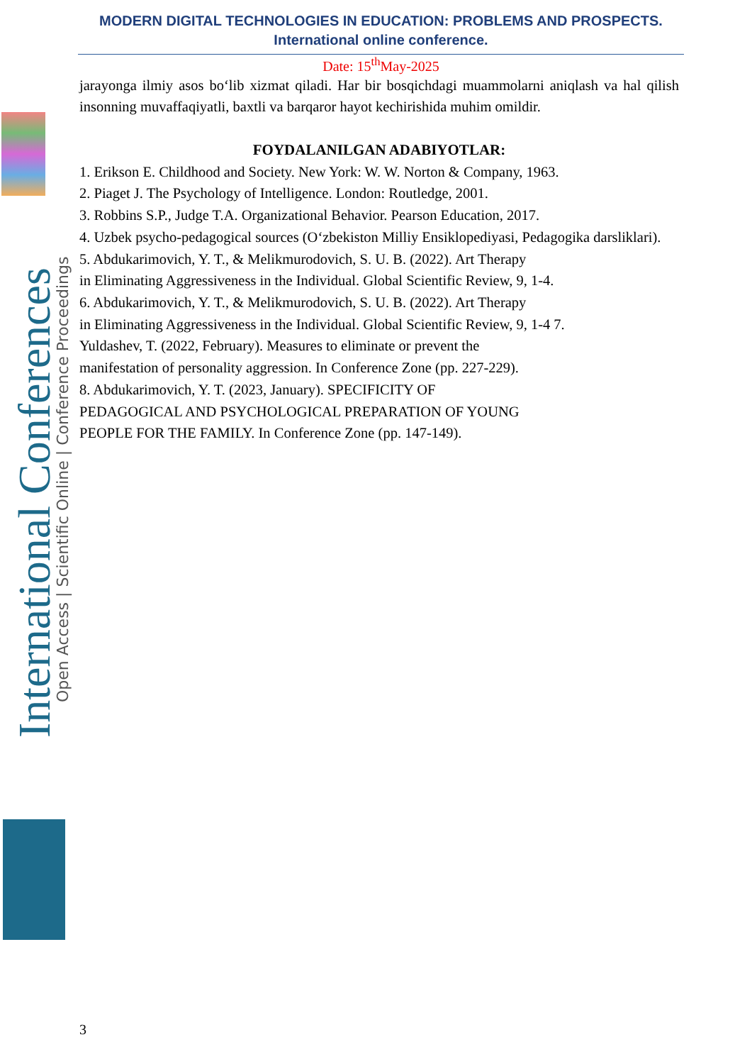International Conferences
Open Access | Scientific Online | Conference Proceedings
MODERN DIGITAL TECHNOLOGIES IN EDUCATION: PROBLEMS AND PROSPECTS.
International online conference.
Date: 15<sup>th</sup>May-2025
jarayonga ilmiy asos bo‘lib xizmat qiladi. Har bir bosqichdagi muammolarni aniqlash va hal qilish insonning muvaffaqiyatli, baxtli va barqaror hayot kechirishida muhim omildir.
FOYDALANILGAN ADABIYOTLAR:
1. Erikson E. Childhood and Society. New York: W. W. Norton & Company, 1963.
2. Piaget J. The Psychology of Intelligence. London: Routledge, 2001.
3. Robbins S.P., Judge T.A. Organizational Behavior. Pearson Education, 2017.
4. Uzbek psycho-pedagogical sources (O‘zbekiston Milliy Ensiklopediyasi, Pedagogika darsliklari).
5. Abdukarimovich, Y. T., & Melikmurodovich, S. U. B. (2022). Art Therapy
in Eliminating Aggressiveness in the Individual. Global Scientific Review, 9, 1-4.
6. Abdukarimovich, Y. T., & Melikmurodovich, S. U. B. (2022). Art Therapy
in Eliminating Aggressiveness in the Individual. Global Scientific Review, 9, 1-4 7.
Yuldashev, T. (2022, February). Measures to eliminate or prevent the
manifestation of personality aggression. In Conference Zone (pp. 227-229).
8. Abdukarimovich, Y. T. (2023, January). SPECIFICITY OF
PEDAGOGICAL AND PSYCHOLOGICAL PREPARATION OF YOUNG
PEOPLE FOR THE FAMILY. In Conference Zone (pp. 147-149).
3